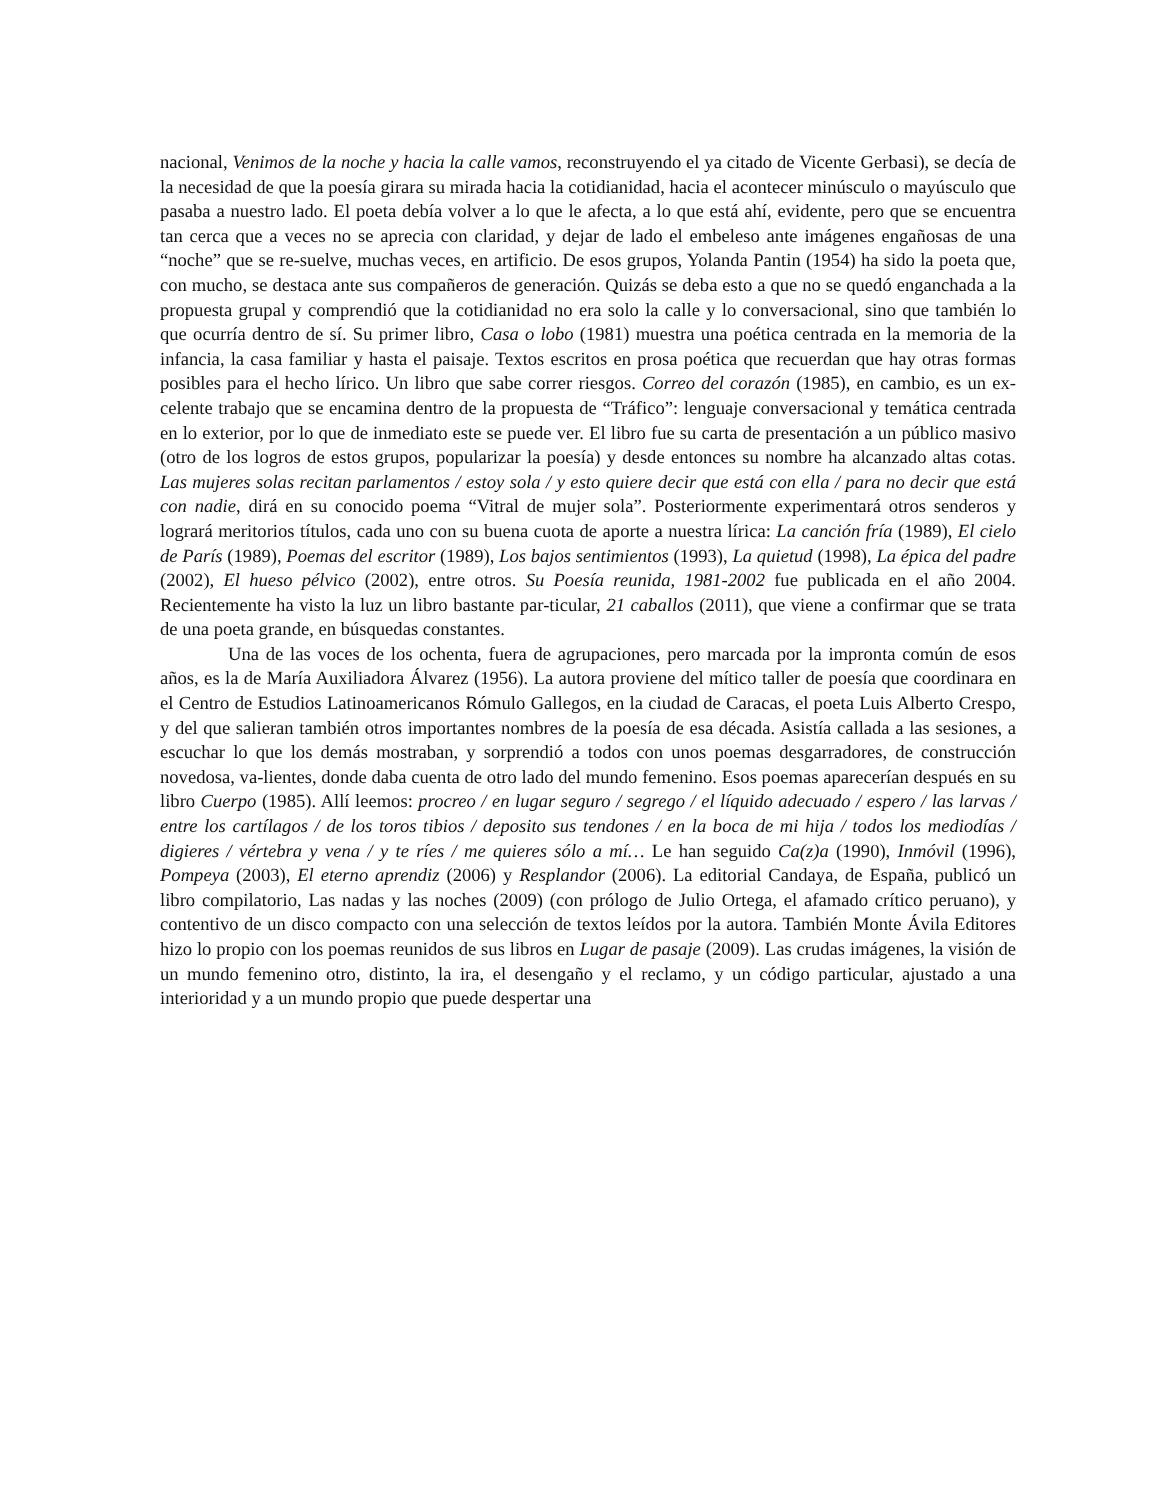nacional, Venimos de la noche y hacia la calle vamos, reconstruyendo el ya citado de Vicente Gerbasi), se decía de la necesidad de que la poesía girara su mirada hacia la cotidianidad, hacia el acontecer minúsculo o mayúsculo que pasaba a nuestro lado. El poeta debía volver a lo que le afecta, a lo que está ahí, evidente, pero que se encuentra tan cerca que a veces no se aprecia con claridad, y dejar de lado el embeleso ante imágenes engañosas de una “noche” que se re-suelve, muchas veces, en artificio. De esos grupos, Yolanda Pantin (1954) ha sido la poeta que, con mucho, se destaca ante sus compañeros de generación. Quizás se deba esto a que no se quedó enganchada a la propuesta grupal y comprendió que la cotidianidad no era solo la calle y lo conversacional, sino que también lo que ocurría dentro de sí. Su primer libro, Casa o lobo (1981) muestra una poética centrada en la memoria de la infancia, la casa familiar y hasta el paisaje. Textos escritos en prosa poética que recuerdan que hay otras formas posibles para el hecho lírico. Un libro que sabe correr riesgos. Correo del corazón (1985), en cambio, es un ex-celente trabajo que se encamina dentro de la propuesta de “Tráfico”: lenguaje conversacional y temática centrada en lo exterior, por lo que de inmediato este se puede ver. El libro fue su carta de presentación a un público masivo (otro de los logros de estos grupos, popularizar la poesía) y desde entonces su nombre ha alcanzado altas cotas. Las mujeres solas recitan parlamentos / estoy sola / y esto quiere decir que está con ella / para no decir que está con nadie, dirá en su conocido poema “Vitral de mujer sola”. Posteriormente experimentará otros senderos y logrará meritorios títulos, cada uno con su buena cuota de aporte a nuestra lírica: La canción fría (1989), El cielo de París (1989), Poemas del escritor (1989), Los bajos sentimientos (1993), La quietud (1998), La épica del padre (2002), El hueso pélvico (2002), entre otros. Su Poesía reunida, 1981-2002 fue publicada en el año 2004. Recientemente ha visto la luz un libro bastante par-ticular, 21 caballos (2011), que viene a confirmar que se trata de una poeta grande, en búsquedas constantes.
Una de las voces de los ochenta, fuera de agrupaciones, pero marcada por la impronta común de esos años, es la de María Auxiliadora Álvarez (1956). La autora proviene del mítico taller de poesía que coordinara en el Centro de Estudios Latinoamericanos Rómulo Gallegos, en la ciudad de Caracas, el poeta Luis Alberto Crespo, y del que salieran también otros importantes nombres de la poesía de esa década. Asistía callada a las sesiones, a escuchar lo que los demás mostraban, y sorprendió a todos con unos poemas desgarradores, de construcción novedosa, va-lientes, donde daba cuenta de otro lado del mundo femenino. Esos poemas aparecerían después en su libro Cuerpo (1985). Allí leemos: procreo / en lugar seguro / segrego / el líquido adecuado / espero / las larvas / entre los cartílagos / de los toros tibios / deposito sus tendones / en la boca de mi hija / todos los mediodías / digieres / vértebra y vena / y te ríes / me quieres sólo a mí… Le han seguido Ca(z)a (1990), Inmóvil (1996), Pompeya (2003), El eterno aprendiz (2006) y Resplandor (2006). La editorial Candaya, de España, publicó un libro compilatorio, Las nadas y las noches (2009) (con prólogo de Julio Ortega, el afamado crítico peruano), y contentivo de un disco compacto con una selección de textos leídos por la autora. También Monte Ávila Editores hizo lo propio con los poemas reunidos de sus libros en Lugar de pasaje (2009). Las crudas imágenes, la visión de un mundo femenino otro, distinto, la ira, el desengaño y el reclamo, y un código particular, ajustado a una interioridad y a un mundo propio que puede despertar una